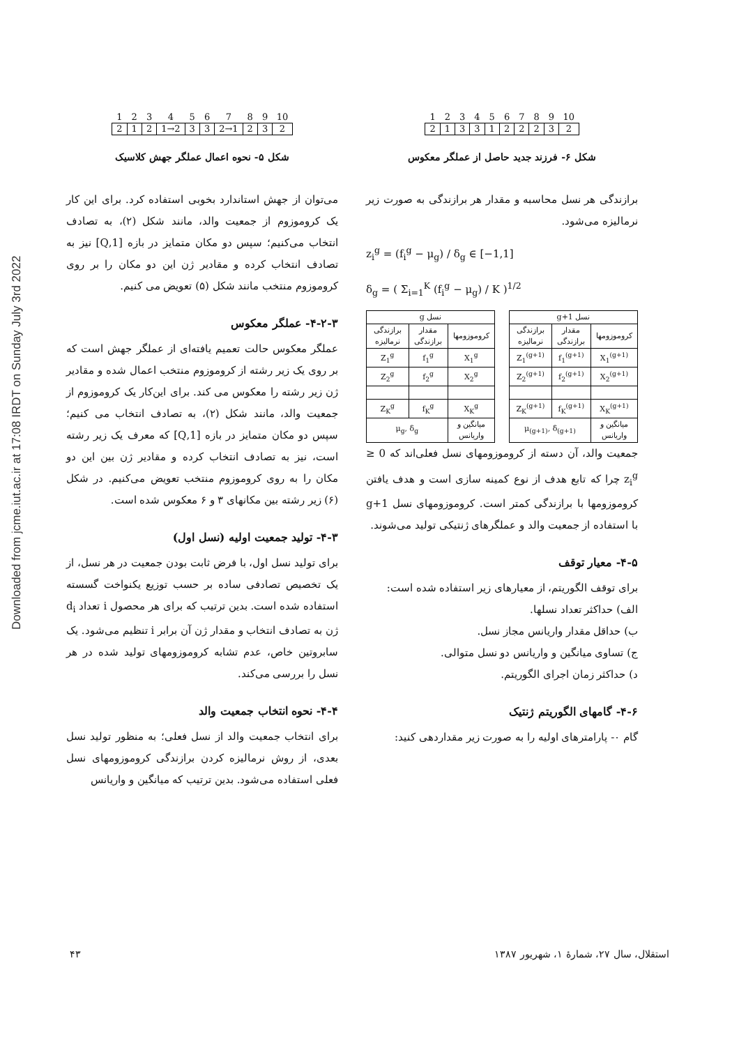Downloaded from jcme.iut.ac.ir at 17:08 IRDT on Sunday July 3rd 2022
| 1 | 2 | 3 | 4 | 5 | 6 | 7 | 8 | 9 | 10 |
| 2 | 1 | 2 | 1→2 | 3 | 3 | 2→1 | 2 | 3 | 2 |
شکل ۵- نحوه اعمال عملگر جهش کلاسیک
می‌توان از جهش استاندارد بخوبی استفاده کرد. برای این کار یک کروموزوم از جمعیت والد، مانند شکل (۲)، به تصادف انتخاب می‌کنیم؛ سپس دو مکان متمایز در بازه [1,Q] نیز به تصادف انتخاب کرده و مقادیر ژن این دو مکان را بر روی کروموزوم منتخب مانند شکل (۵) تعویض می کنیم.
۴-۲-۳- عملگر معکوس
عملگر معکوس حالت تعمیم یافته‌ای از عملگر جهش است که بر روی یک زیر رشته از کروموزوم منتخب اعمال شده و مقادیر ژن زیر رشته را معکوس می کند. برای این‌کار یک کروموزوم از جمعیت والد، مانند شکل (۲)، به تصادف انتخاب می کنیم؛ سپس دو مکان متمایز در بازه [1,Q] که معرف یک زیر رشته است، نیز به تصادف انتخاب کرده و مقادیر ژن بین این دو مکان را به روی کروموزوم منتخب تعویض می‌کنیم. در شکل (۶) زیر رشته بین مکانهای ۳ و ۶ معکوس شده است.
۴-۳- تولید جمعیت اولیه (نسل اول)
برای تولید نسل اول، با فرض ثابت بودن جمعیت در هر نسل، از یک تخصیص تصادفی ساده بر حسب توزیع یکنواخت گسسته استفاده شده است. بدین ترتیب که برای هر محصول i تعداد d<sub>i</sub> ژن به تصادف انتخاب و مقدار ژن آن برابر i تنظیم می‌شود. یک سابروتین خاص، عدم تشابه کروموزومهای تولید شده در هر نسل را بررسی می‌کند.
۴-۴- نحوه انتخاب جمعیت والد
برای انتخاب جمعیت والد از نسل فعلی؛ به منظور تولید نسل بعدی، از روش نرمالیزه کردن برازندگی کروموزومهای نسل فعلی استفاده می‌شود. بدین ترتیب که میانگین و واریانس
| 1 | 2 | 3 | 4 | 5 | 6 | 7 | 8 | 9 | 10 |
| 2 | 1 | 3 | 3 | 1 | 2 | 2 | 2 | 3 | 2 |
شکل ۶- فرزند جدید حاصل از عملگر معکوس
برازندگی هر نسل محاسبه و مقدار هر برازندگی به صورت زیر نرمالیزه می‌شود.
z<sub>i</sub><sup>g</sup> = (f<sub>i</sub><sup>g</sup> − μ<sub>g</sub>) / δ<sub>g</sub> ∈ [−1,1]
δ<sub>g</sub> = ( Σ<sub>i=1</sub><sup>K</sup> (f<sub>i</sub><sup>g</sup> − μ<sub>g</sub>) / K )<sup>1/2</sup>
| نسل g+1 | | |
| --- | --- | --- |
| کروموزومها | مقدار برازندگی | برازندگی نرمالیزه |
| X<sub>1</sub><sup>(g+1)</sup> | f<sub>1</sub><sup>(g+1)</sup> | Z<sub>1</sub><sup>(g+1)</sup> |
| X<sub>2</sub><sup>(g+1)</sup> | f<sub>2</sub><sup>(g+1)</sup> | Z<sub>2</sub><sup>(g+1)</sup> |
| X<sub>K</sub><sup>(g+1)</sup> | f<sub>K</sub><sup>(g+1)</sup> | Z<sub>K</sub><sup>(g+1)</sup> |
| میانگین و واریانس | μ<sub>(g+1)</sub>, δ<sub>(g+1)</sub> | |
| نسل g | | |
| --- | --- | --- |
| کروموزومها | مقدار برازندگی | برازندگی نرمالیزه |
| X<sub>1</sub><sup>g</sup> | f<sub>1</sub><sup>g</sup> | Z<sub>1</sub><sup>g</sup> |
| X<sub>2</sub><sup>g</sup> | f<sub>2</sub><sup>g</sup> | Z<sub>2</sub><sup>g</sup> |
| X<sub>K</sub><sup>g</sup> | f<sub>K</sub><sup>g</sup> | Z<sub>K</sub><sup>g</sup> |
| میانگین و واریانس | μ<sub>g</sub>, δ<sub>g</sub> | |
جمعیت والد، آن دسته از کروموزومهای نسل فعلی‌اند که 0 ≤ z<sub>i</sub><sup>g</sup> چرا که تابع هدف از نوع کمینه سازی است و هدف یافتن کروموزومها با برازندگی کمتر است. کروموزومهای نسل g+1 با استفاده از جمعیت والد و عملگرهای ژنتیکی تولید می‌شوند.
۴-۵- معیار توقف
برای توقف الگوریتم، از معیارهای زیر استفاده شده است:
الف) حداکثر تعداد نسلها.
ب) حداقل مقدار واریانس مجاز نسل.
ج) تساوی میانگین و واریانس دو نسل متوالی.
د) حداکثر زمان اجرای الگوریتم.
۴-۶- گامهای الگوریتم ژنتیک
گام ۰- پارامترهای اولیه را به صورت زیر مقداردهی کنید:
استقلال، سال ۲۷، شمارهٔ ۱، شهریور ۱۳۸۷
۴۳